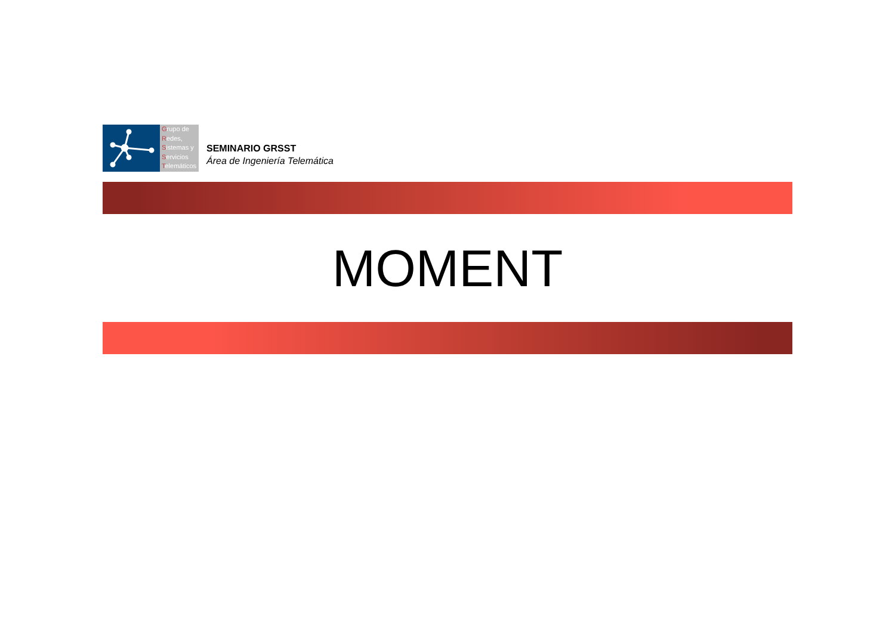Grupo de
Redes,
Sistemas y
Servicios
Telemáticos
SEMINARIO GRSST
Área de Ingeniería Telemática
MOMENT